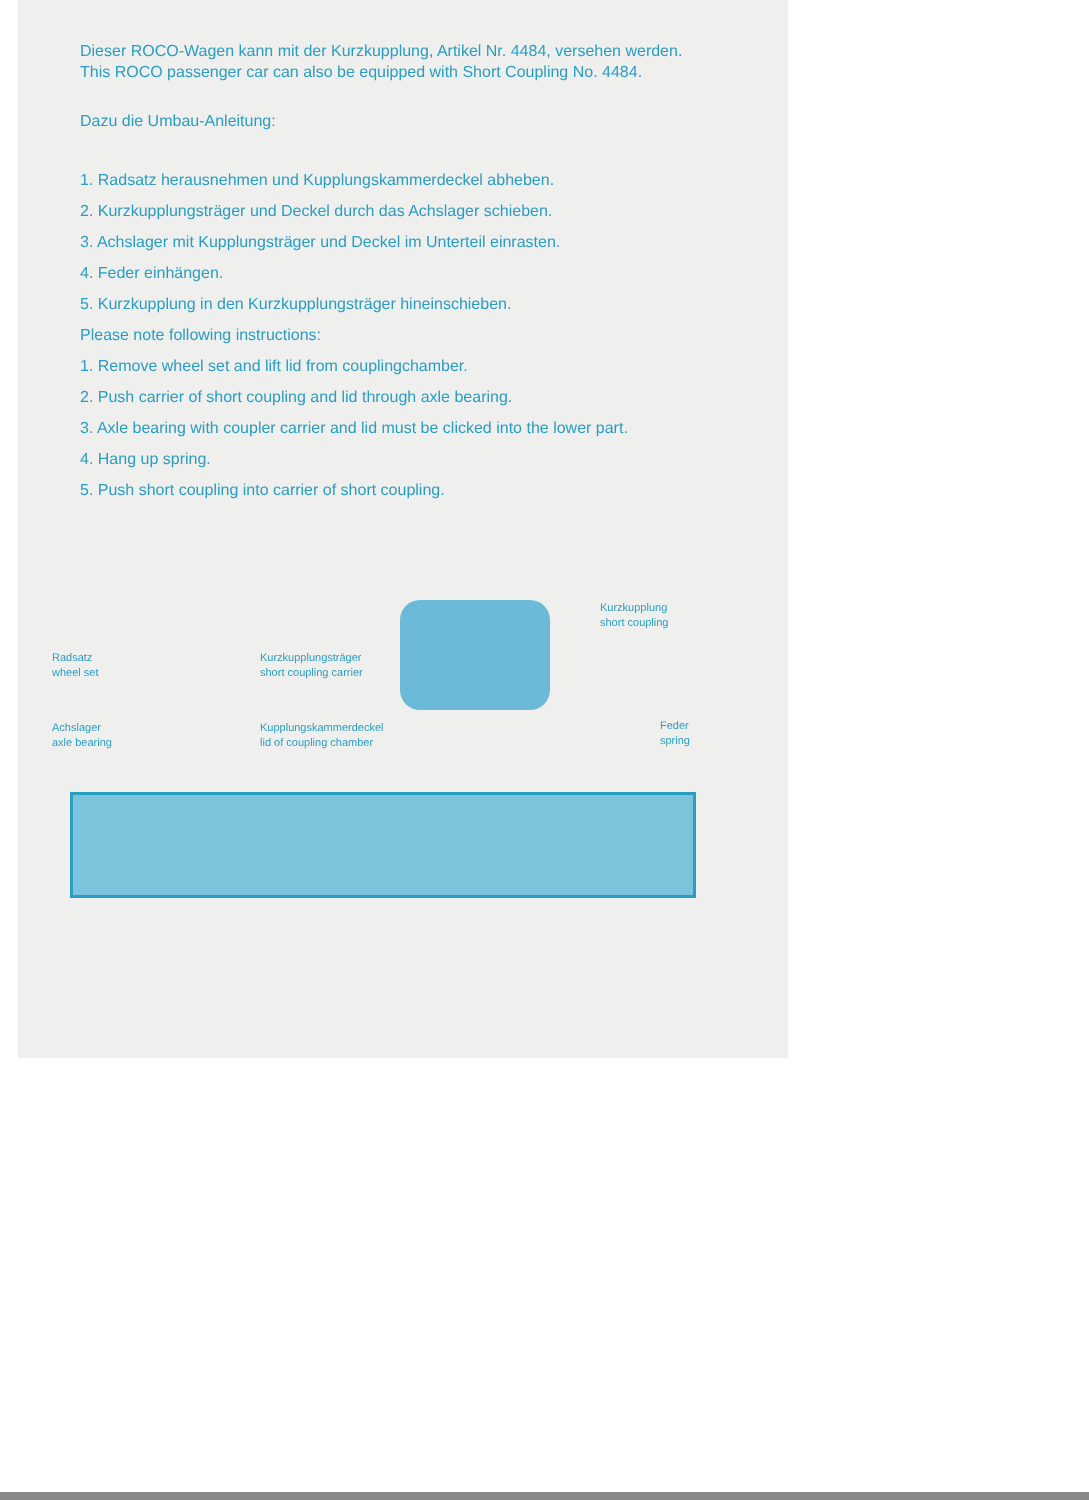Dieser ROCO-Wagen kann mit der Kurzkupplung, Artikel Nr. 4484, versehen werden.
This ROCO passenger car can also be equipped with Short Coupling No. 4484.
Dazu die Umbau-Anleitung:
1. Radsatz herausnehmen und Kupplungskammerdeckel abheben.
2. Kurzkupplungsträger und Deckel durch das Achslager schieben.
3. Achslager mit Kupplungsträger und Deckel im Unterteil einrasten.
4. Feder einhängen.
5. Kurzkupplung in den Kurzkupplungsträger hineinschieben.
Please note following instructions:
1. Remove wheel set and lift lid from couplingchamber.
2. Push carrier of short coupling and lid through axle bearing.
3. Axle bearing with coupler carrier and lid must be clicked into the lower part.
4. Hang up spring.
5. Push short coupling into carrier of short coupling.
Kurzkupplung
short coupling
Radsatz
wheel set
Kurzkupplungsträger
short coupling carrier
Achslager
axle bearing
Kupplungskammerdeckel
lid of coupling chamber
Feder
spring